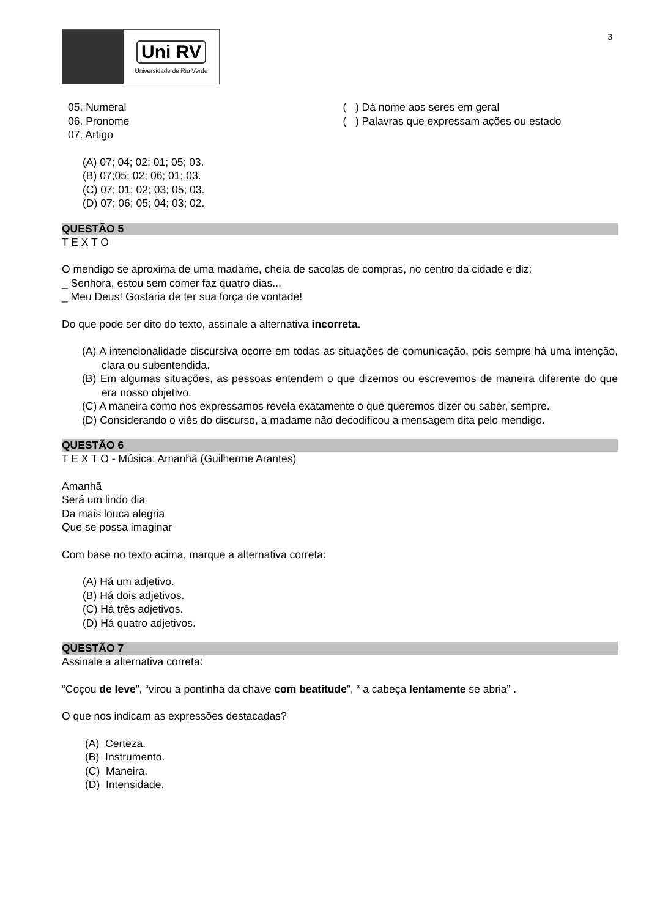3
Uni RV
Universidade de Rio Verde
05. Numeral
06. Pronome
07. Artigo
( ) Dá nome aos seres em geral
( ) Palavras que expressam ações ou estado
(A) 07; 04; 02; 01; 05; 03.
(B) 07;05; 02; 06; 01; 03.
(C) 07; 01; 02; 03; 05; 03.
(D) 07; 06; 05; 04; 03; 02.
QUESTÃO 5
T E X T O
O mendigo se aproxima de uma madame, cheia de sacolas de compras, no centro da cidade e diz:
_ Senhora, estou sem comer faz quatro dias...
_ Meu Deus! Gostaria de ter sua força de vontade!
Do que pode ser dito do texto, assinale a alternativa incorreta.
(A) A intencionalidade discursiva ocorre em todas as situações de comunicação, pois sempre há uma intenção, clara ou subentendida.
(B) Em algumas situações, as pessoas entendem o que dizemos ou escrevemos de maneira diferente do que era nosso objetivo.
(C) A maneira como nos expressamos revela exatamente o que queremos dizer ou saber, sempre.
(D) Considerando o viés do discurso, a madame não decodificou a mensagem dita pelo mendigo.
QUESTÃO 6
T E X T O - Música: Amanhã (Guilherme Arantes)
Amanhã
Será um lindo dia
Da mais louca alegria
Que se possa imaginar
Com base no texto acima, marque a alternativa correta:
(A) Há um adjetivo.
(B) Há dois adjetivos.
(C) Há três adjetivos.
(D) Há quatro adjetivos.
QUESTÃO 7
Assinale a alternativa correta:
“Coçou de leve”, “virou a pontinha da chave com beatitude”, “ a cabeça lentamente se abria” .
O que nos indicam as expressões destacadas?
(A) Certeza.
(B) Instrumento.
(C) Maneira.
(D) Intensidade.